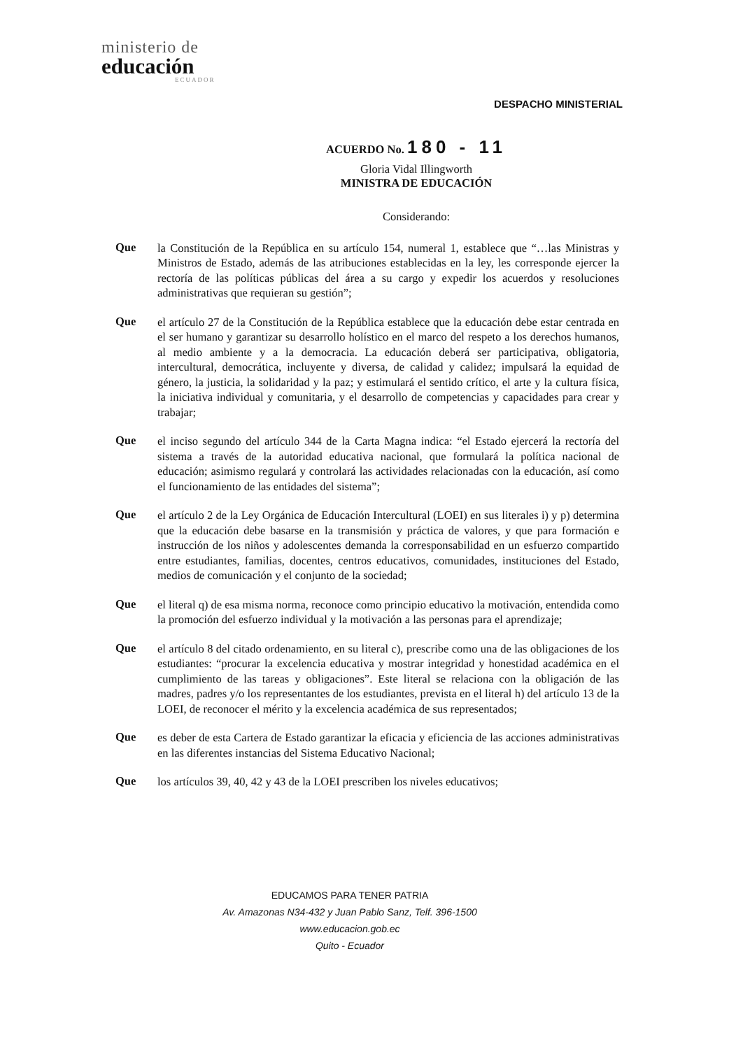ministerio de
educación
ECUADOR
DESPACHO MINISTERIAL
ACUERDO No. 180 - 11
Gloria Vidal Illingworth
MINISTRA DE EDUCACIÓN
Considerando:
Que
la Constitución de la República en su artículo 154, numeral 1, establece que “…las Ministras y Ministros de Estado, además de las atribuciones establecidas en la ley, les corresponde ejercer la rectoría de las políticas públicas del área a su cargo y expedir los acuerdos y resoluciones administrativas que requieran su gestión”;
Que
el artículo 27 de la Constitución de la República establece que la educación debe estar centrada en el ser humano y garantizar su desarrollo holístico en el marco del respeto a los derechos humanos, al medio ambiente y a la democracia. La educación deberá ser participativa, obligatoria, intercultural, democrática, incluyente y diversa, de calidad y calidez; impulsará la equidad de género, la justicia, la solidaridad y la paz; y estimulará el sentido crítico, el arte y la cultura física, la iniciativa individual y comunitaria, y el desarrollo de competencias y capacidades para crear y trabajar;
Que
el inciso segundo del artículo 344 de la Carta Magna indica: “el Estado ejercerá la rectoría del sistema a través de la autoridad educativa nacional, que formulará la política nacional de educación; asimismo regulará y controlará las actividades relacionadas con la educación, así como el funcionamiento de las entidades del sistema”;
Que
el artículo 2 de la Ley Orgánica de Educación Intercultural (LOEI) en sus literales i) y p) determina que la educación debe basarse en la transmisión y práctica de valores, y que para formación e instrucción de los niños y adolescentes demanda la corresponsabilidad en un esfuerzo compartido entre estudiantes, familias, docentes, centros educativos, comunidades, instituciones del Estado, medios de comunicación y el conjunto de la sociedad;
Que
el literal q) de esa misma norma, reconoce como principio educativo la motivación, entendida como la promoción del esfuerzo individual y la motivación a las personas para el aprendizaje;
Que
el artículo 8 del citado ordenamiento, en su literal c), prescribe como una de las obligaciones de los estudiantes: “procurar la excelencia educativa y mostrar integridad y honestidad académica en el cumplimiento de las tareas y obligaciones”. Este literal se relaciona con la obligación de las madres, padres y/o los representantes de los estudiantes, prevista en el literal h) del artículo 13 de la LOEI, de reconocer el mérito y la excelencia académica de sus representados;
Que
es deber de esta Cartera de Estado garantizar la eficacia y eficiencia de las acciones administrativas en las diferentes instancias del Sistema Educativo Nacional;
Que
los artículos 39, 40, 42 y 43 de la LOEI prescriben los niveles educativos;
EDUCAMOS PARA TENER PATRIA
Av. Amazonas N34-432 y Juan Pablo Sanz, Telf. 396-1500
www.educacion.gob.ec
Quito - Ecuador